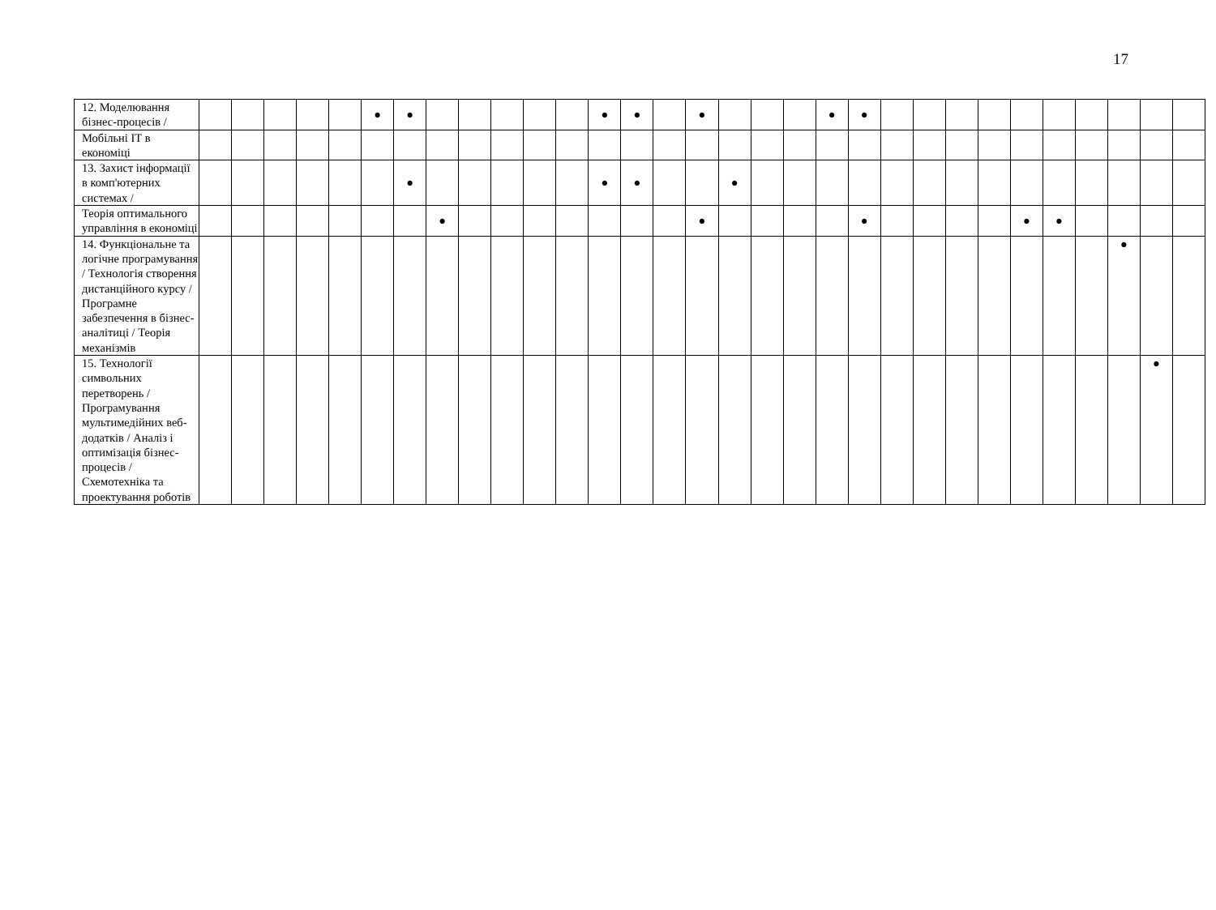17
| 12. Моделювання бізнес-процесів / | | | | | | ● | ● | | | | | | ● | ● | | ● | | | | ● | ● | | | | | | | | | | |
| Мобільні ІТ в економіці | | | | | | | | | | | | | | | | | | | | | | | | | | | | | | | |
| 13. Захист інформації в комп'ютерних системах / | | | | | | | ● | | | | | | ● | ● | | | ● | | | | | | | | | | | | | | |
| Теорія оптимального управління в економіці | | | | | | | | ● | | | | | | | | ● | | | | | ● | | | | | ● | ● | | | | |
| 14. Функціональне та логічне програмування / Технологія створення дистанційного курсу / Програмне забезпечення в бізнес-аналітиці / Теорія механізмів | | | | | | | | | | | | | | | | | | | | | | | | | | | | | ● | | |
| 15. Технології символьних перетворень / Програмування мультимедійних веб-додатків / Аналіз і оптимізація бізнес-процесів / Схемотехніка та проектування роботів | | | | | | | | | | | | | | | | | | | | | | | | | | | | | | ● | |